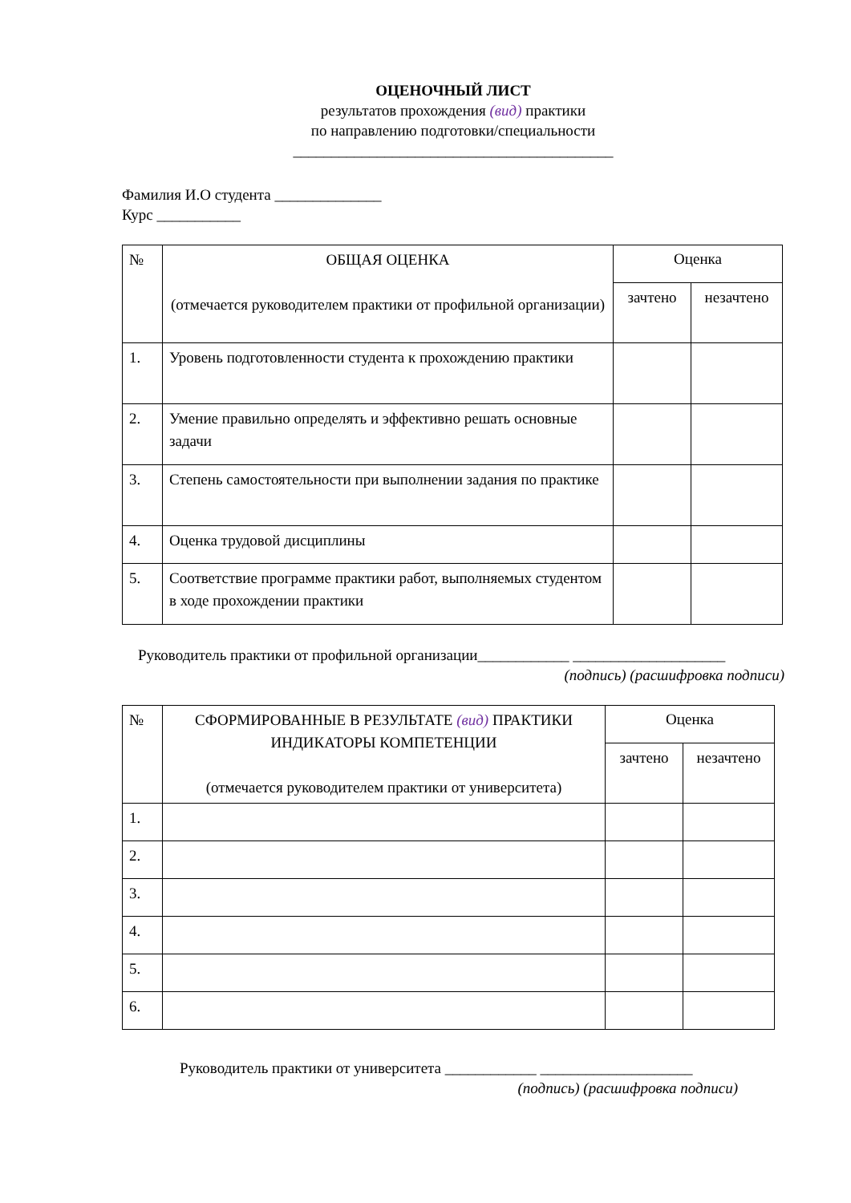ОЦЕНОЧНЫЙ ЛИСТ
результатов прохождения (вид) практики
по направлению подготовки/специальности
__________________________________________
Фамилия И.О студента ______________
Курс ___________
| № | ОБЩАЯ ОЦЕНКА (отмечается руководителем практики от профильной организации) | Оценка | |
| | | зачтено | незачтено |
| 1. | Уровень подготовленности студента к прохождению практики | | |
| 2. | Умение правильно определять и эффективно решать основные задачи | | |
| 3. | Степень самостоятельности при выполнении задания по практике | | |
| 4. | Оценка трудовой дисциплины | | |
| 5. | Соответствие программе практики работ, выполняемых студентом в ходе прохождении практики | | |
Руководитель практики от профильной организации____________ ____________________
(подпись) (расшифровка подписи)
| № | СФОРМИРОВАННЫЕ В РЕЗУЛЬТАТЕ (вид) ПРАКТИКИ ИНДИКАТОРЫ КОМПЕТЕНЦИИ (отмечается руководителем практики от университета) | Оценка | |
| | | зачтено | незачтено |
| 1. | | | |
| 2. | | | |
| 3. | | | |
| 4. | | | |
| 5. | | | |
| 6. | | | |
Руководитель практики от университета ____________ ____________________
(подпись) (расшифровка подписи)